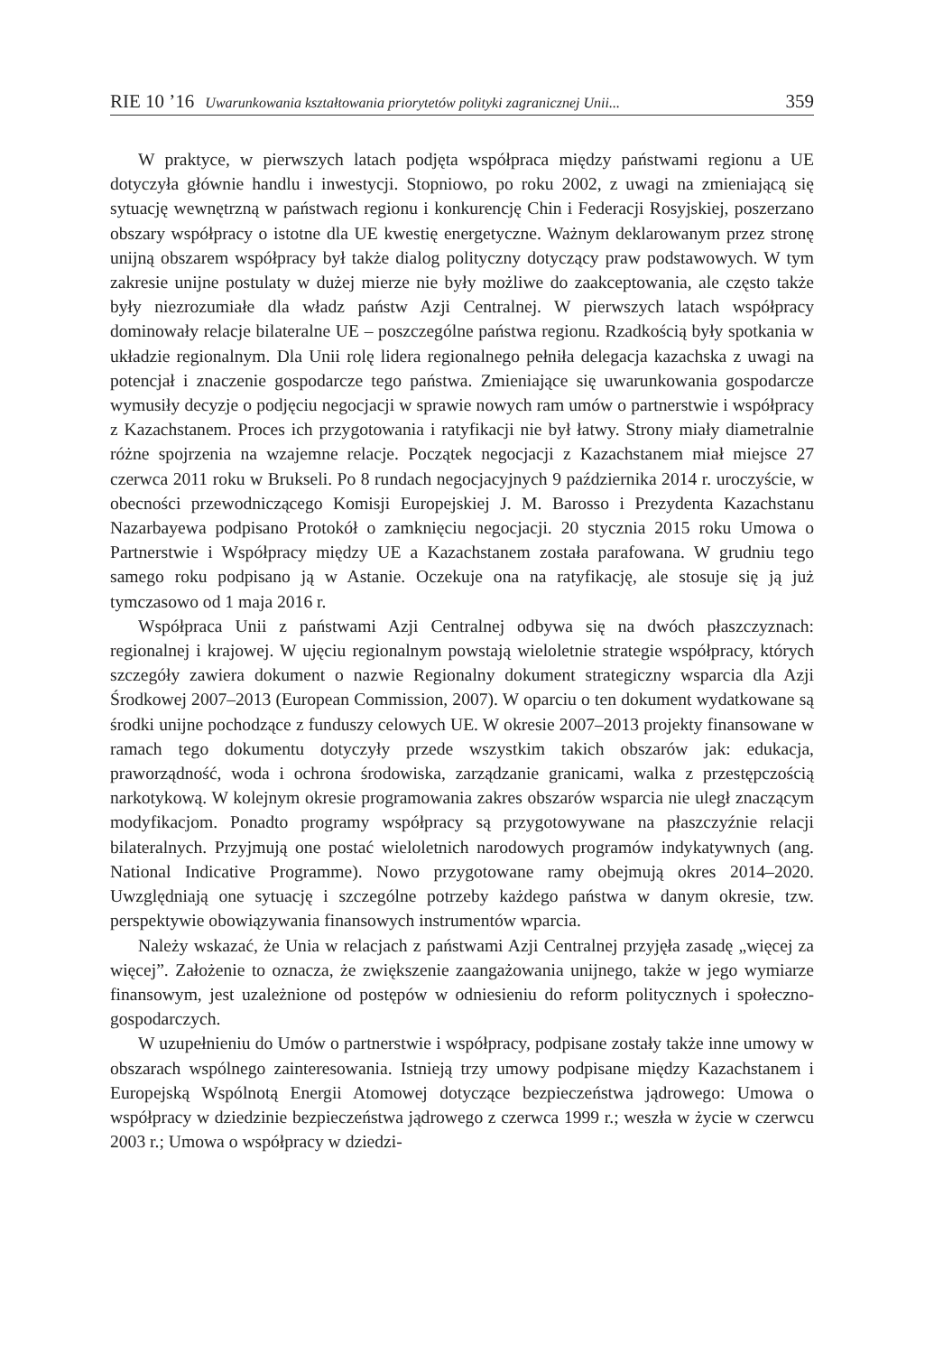RIE 10 ’16 Uwarunkowania kształtowania priorytetów polityki zagranicznej Unii... 359
W praktyce, w pierwszych latach podjęta współpraca między państwami regionu a UE dotyczyła głównie handlu i inwestycji. Stopniowo, po roku 2002, z uwagi na zmieniającą się sytuację wewnętrzną w państwach regionu i konkurencję Chin i Federacji Rosyjskiej, poszerzano obszary współpracy o istotne dla UE kwestię energetyczne. Ważnym deklarowanym przez stronę unijną obszarem współpracy był także dialog polityczny dotyczący praw podstawowych. W tym zakresie unijne postulaty w dużej mierze nie były możliwe do zaakceptowania, ale często także były niezrozumiałe dla władz państw Azji Centralnej. W pierwszych latach współpracy dominowały relacje bilateralne UE – poszczególne państwa regionu. Rzadkością były spotkania w układzie regionalnym. Dla Unii rolę lidera regionalnego pełniła delegacja kazachska z uwagi na potencjał i znaczenie gospodarcze tego państwa. Zmieniające się uwarunkowania gospodarcze wymusiły decyzje o podjęciu negocjacji w sprawie nowych ram umów o partnerstwie i współpracy z Kazachstanem. Proces ich przygotowania i ratyfikacji nie był łatwy. Strony miały diametralnie różne spojrzenia na wzajemne relacje. Początek negocjacji z Kazachstanem miał miejsce 27 czerwca 2011 roku w Brukseli. Po 8 rundach negocjacyjnych 9 października 2014 r. uroczyście, w obecności przewodniczącego Komisji Europejskiej J. M. Barosso i Prezydenta Kazachstanu Nazarbayewa podpisano Protokół o zamknięciu negocjacji. 20 stycznia 2015 roku Umowa o Partnerstwie i Współpracy między UE a Kazachstanem została parafowana. W grudniu tego samego roku podpisano ją w Astanie. Oczekuje ona na ratyfikację, ale stosuje się ją już tymczasowo od 1 maja 2016 r.
Współpraca Unii z państwami Azji Centralnej odbywa się na dwóch płaszczyznach: regionalnej i krajowej. W ujęciu regionalnym powstają wieloletnie strategie współpracy, których szczegóły zawiera dokument o nazwie Regionalny dokument strategiczny wsparcia dla Azji Środkowej 2007–2013 (European Commission, 2007). W oparciu o ten dokument wydatkowane są środki unijne pochodzące z funduszy celowych UE. W okresie 2007–2013 projekty finansowane w ramach tego dokumentu dotyczyły przede wszystkim takich obszarów jak: edukacja, praworządność, woda i ochrona środowiska, zarządzanie granicami, walka z przestępczością narkotykową. W kolejnym okresie programowania zakres obszarów wsparcia nie uległ znaczącym modyfikacjom. Ponadto programy współpracy są przygotowywane na płaszczyźnie relacji bilateralnych. Przyjmują one postać wieloletnich narodowych programów indykatywnych (ang. National Indicative Programme). Nowo przygotowane ramy obejmują okres 2014–2020. Uwzględniają one sytuację i szczególne potrzeby każdego państwa w danym okresie, tzw. perspektywie obowiązywania finansowych instrumentów wparcia.
Należy wskazać, że Unia w relacjach z państwami Azji Centralnej przyjęła zasadę „więcej za więcej”. Założenie to oznacza, że zwiększenie zaangażowania unijnego, także w jego wymiarze finansowym, jest uzależnione od postępów w odniesieniu do reform politycznych i społeczno-gospodarczych.
W uzupełnieniu do Umów o partnerstwie i współpracy, podpisane zostały także inne umowy w obszarach wspólnego zainteresowania. Istnieją trzy umowy podpisane między Kazachstanem i Europejską Wspólnotą Energii Atomowej dotyczące bezpieczeństwa jądrowego: Umowa o współpracy w dziedzinie bezpieczeństwa jądrowego z czerwca 1999 r.; weszła w życie w czerwcu 2003 r.; Umowa o współpracy w dziedzi-